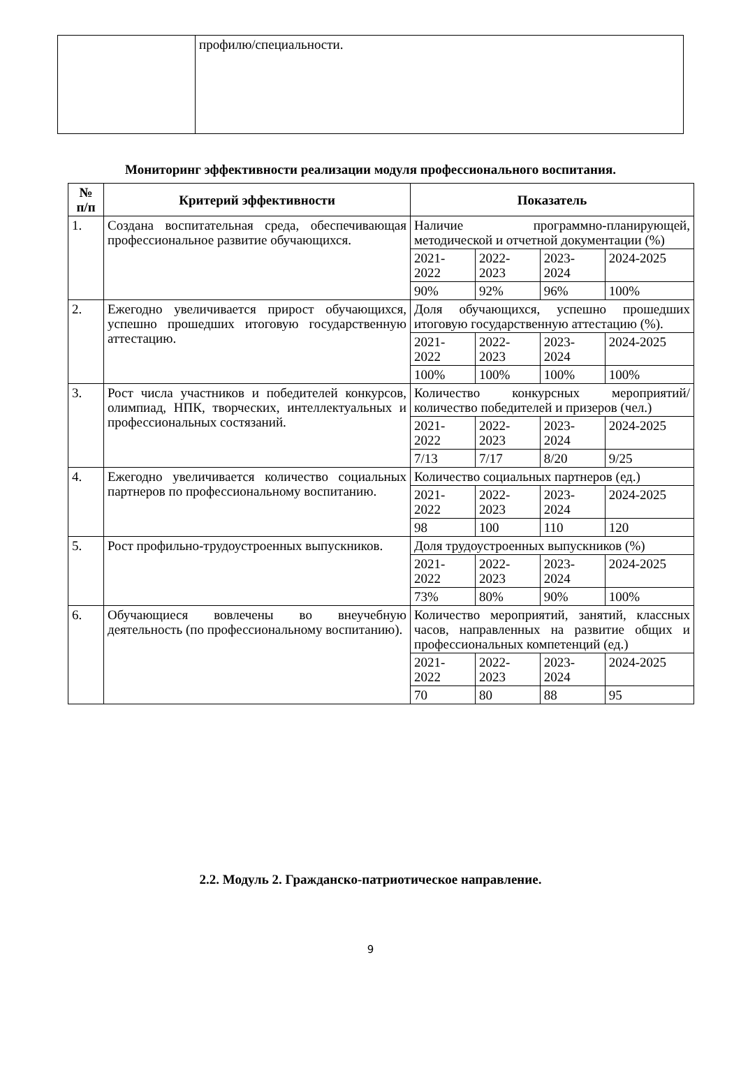| | профилю/специальности. |
Мониторинг эффективности реализации модуля профессионального воспитания.
| № п/п | Критерий эффективности | Показатель | | | |
| --- | --- | --- | --- | --- | --- |
| 1. | Создана воспитательная среда, обеспечивающая профессиональное развитие обучающихся. | Наличие программно-планирующей, методической и отчетной документации (%) | | | |
| | | 2021- 2022 | 2022- 2023 | 2023- 2024 | 2024-2025 |
| | | 90% | 92% | 96% | 100% |
| 2. | Ежегодно увеличивается прирост обучающихся, успешно прошедших итоговую государственную аттестацию. | Доля обучающихся, успешно прошедших итоговую государственную аттестацию (%). | | | |
| | | 2021- 2022 | 2022- 2023 | 2023- 2024 | 2024-2025 |
| | | 100% | 100% | 100% | 100% |
| 3. | Рост числа участников и победителей конкурсов, олимпиад, НПК, творческих, интеллектуальных и профессиональных состязаний. | Количество конкурсных мероприятий/количество победителей и призеров (чел.) | | | |
| | | 2021- 2022 | 2022- 2023 | 2023- 2024 | 2024-2025 |
| | | 7/13 | 7/17 | 8/20 | 9/25 |
| 4. | Ежегодно увеличивается количество социальных партнеров по профессиональному воспитанию. | Количество социальных партнеров (ед.) | | | |
| | | 2021- 2022 | 2022- 2023 | 2023- 2024 | 2024-2025 |
| | | 98 | 100 | 110 | 120 |
| 5. | Рост профильно-трудоустроенных выпускников. | Доля трудоустроенных выпускников (%) | | | |
| | | 2021- 2022 | 2022- 2023 | 2023- 2024 | 2024-2025 |
| | | 73% | 80% | 90% | 100% |
| 6. | Обучающиеся вовлечены во внеучебную деятельность (по профессиональному воспитанию). | Количество мероприятий, занятий, классных часов, направленных на развитие общих и профессиональных компетенций (ед.) | | | |
| | | 2021- 2022 | 2022- 2023 | 2023- 2024 | 2024-2025 |
| | | 70 | 80 | 88 | 95 |
2.2. Модуль 2. Гражданско-патриотическое направление.
9